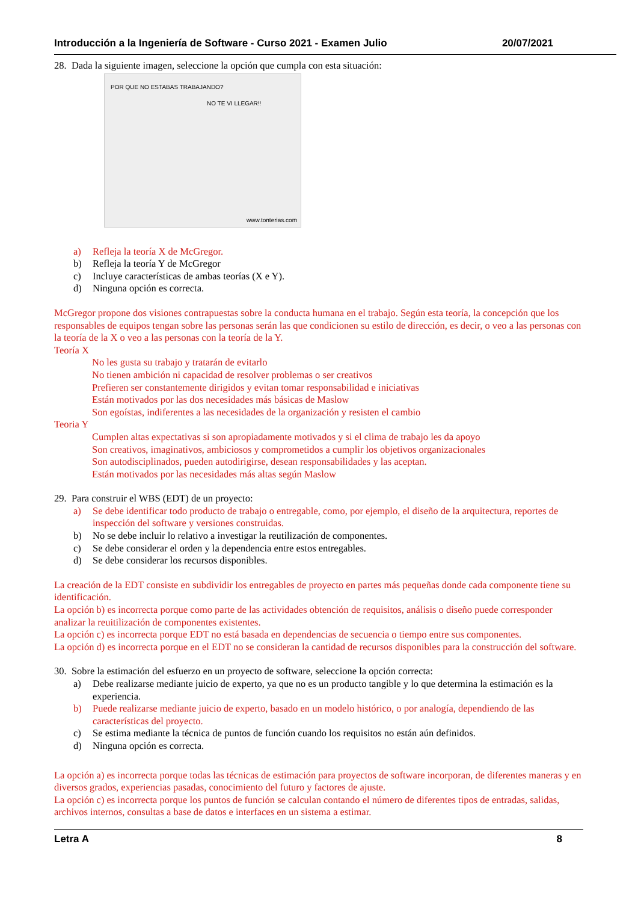Introducción a la Ingeniería de Software - Curso 2021 - Examen Julio 20/07/2021
28. Dada la siguiente imagen, seleccione la opción que cumpla con esta situación:
POR QUE NO ESTABAS TRABAJANDO?
NO TE VI LLEGAR!!
www.tonterias.com
a) Refleja la teoría X de McGregor.
b) Refleja la teoría Y de McGregor
c) Incluye características de ambas teorías (X e Y).
d) Ninguna opción es correcta.
McGregor propone dos visiones contrapuestas sobre la conducta humana en el trabajo. Según esta teoría, la concepción que los responsables de equipos tengan sobre las personas serán las que condicionen su estilo de dirección, es decir, o veo a las personas con la teoría de la X o veo a las personas con la teoría de la Y.
Teoría X
No les gusta su trabajo y tratarán de evitarlo
No tienen ambición ni capacidad de resolver problemas o ser creativos
Prefieren ser constantemente dirigidos y evitan tomar responsabilidad e iniciativas
Están motivados por las dos necesidades más básicas de Maslow
Son egoístas, indiferentes a las necesidades de la organización y resisten el cambio
Teoria Y
Cumplen altas expectativas si son apropiadamente motivados y si el clima de trabajo les da apoyo
Son creativos, imaginativos, ambiciosos y comprometidos a cumplir los objetivos organizacionales
Son autodisciplinados, pueden autodirigirse, desean responsabilidades y las aceptan.
Están motivados por las necesidades más altas según Maslow
29. Para construir el WBS (EDT) de un proyecto:
a) Se debe identificar todo producto de trabajo o entregable, como, por ejemplo, el diseño de la arquitectura, reportes de inspección del software y versiones construidas.
b) No se debe incluir lo relativo a investigar la reutilización de componentes.
c) Se debe considerar el orden y la dependencia entre estos entregables.
d) Se debe considerar los recursos disponibles.
La creación de la EDT consiste en subdividir los entregables de proyecto en partes más pequeñas donde cada componente tiene su identificación.
La opción b) es incorrecta porque como parte de las actividades obtención de requisitos, análisis o diseño puede corresponder analizar la reuitilización de componentes existentes.
La opción c) es incorrecta porque EDT no está basada en dependencias de secuencia o tiempo entre sus componentes.
La opción d) es incorrecta porque en el EDT no se consideran la cantidad de recursos disponibles para la construcción del software.
30. Sobre la estimación del esfuerzo en un proyecto de software, seleccione la opción correcta:
a) Debe realizarse mediante juicio de experto, ya que no es un producto tangible y lo que determina la estimación es la experiencia.
b) Puede realizarse mediante juicio de experto, basado en un modelo histórico, o por analogía, dependiendo de las características del proyecto.
c) Se estima mediante la técnica de puntos de función cuando los requisitos no están aún definidos.
d) Ninguna opción es correcta.
La opción a) es incorrecta porque todas las técnicas de estimación para proyectos de software incorporan, de diferentes maneras y en diversos grados, experiencias pasadas, conocimiento del futuro y factores de ajuste.
La opción c) es incorrecta porque los puntos de función se calculan contando el número de diferentes tipos de entradas, salidas, archivos internos, consultas a base de datos e interfaces en un sistema a estimar.
Letra A 8